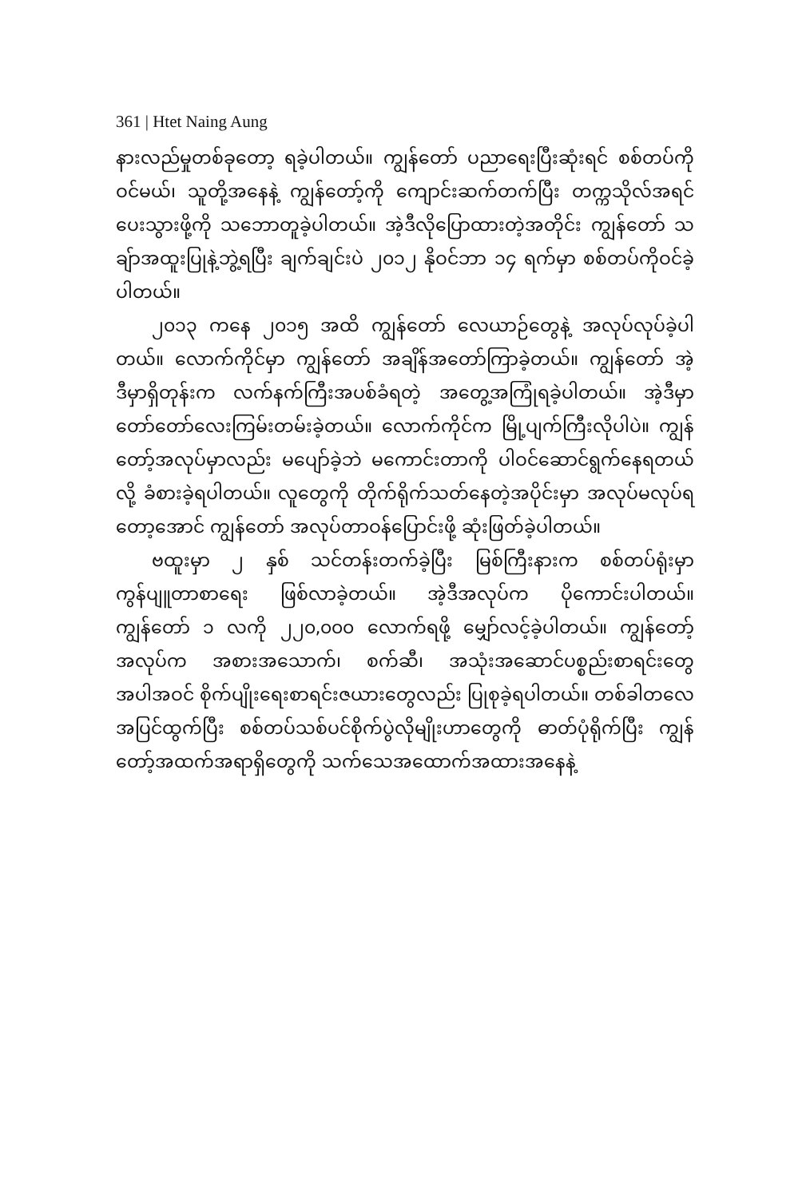361 | Htet Naing Aung
နားလည်မှုတစ်ခုတော့ ရခဲ့ပါတယ်။ ကျွန်တော် ပညာရေးပြီးဆုံးရင် စစ်တပ်ကိုဝင်မယ်၊ သူတို့အနေနဲ့ ကျွန်တော့်ကို ကျောင်းဆက်တက်ပြီး တက္ကသိုလ်အရင်ပေးသွားဖို့ကို သဘောတူခဲ့ပါတယ်။ အဲ့ဒီလိုပြောထားတဲ့အတိုင်း ကျွန်တော် သချ်ာအထူးပြုနဲ့ဘွဲ့ရပြီး ချက်ချင်းပဲ ၂၀၁၂ နိုဝင်ဘာ ၁၄ ရက်မှာ စစ်တပ်ကိုဝင်ခဲ့ပါတယ်။
၂၀၁၃ ကနေ ၂၀၁၅ အထိ ကျွန်တော် လေယာဉ်တွေနဲ့ အလုပ်လုပ်ခဲ့ပါတယ်။ လောက်ကိုင်မှာ ကျွန်တော် အချိန်အတော်ကြာခဲ့တယ်။ ကျွန်တော် အဲ့ဒီမှာရှိတုန်းက လက်နက်ကြီးအပစ်ခံရတဲ့ အတွေ့အကြုံရခဲ့ပါတယ်။ အဲ့ဒီမှာ တော်တော်လေးကြမ်းတမ်းခဲ့တယ်။ လောက်ကိုင်က မြို့ပျက်ကြီးလိုပါပဲ။ ကျွန်တော့်အလုပ်မှာလည်း မပျော်ခဲ့ဘဲ မကောင်းတာကို ပါဝင်ဆောင်ရွက်နေရတယ်လို့ ခံစားခဲ့ရပါတယ်။ လူတွေကို တိုက်ရိုက်သတ်နေတဲ့အပိုင်းမှာ အလုပ်မလုပ်ရတော့အောင် ကျွန်တော် အလုပ်တာဝန်ပြောင်းဖို့ ဆုံးဖြတ်ခဲ့ပါတယ်။
ဗထူးမှာ ၂ နှစ် သင်တန်းတက်ခဲ့ပြီး မြစ်ကြီးနားက စစ်တပ်ရုံးမှာ ကွန်ပျူတာစာရေး ဖြစ်လာခဲ့တယ်။ အဲ့ဒီအလုပ်က ပိုကောင်းပါတယ်။ ကျွန်တော် ၁ လကို ၂၂၀,၀၀၀ လောက်ရဖို့ မျှော်လင့်ခဲ့ပါတယ်။ ကျွန်တော့်အလုပ်က အစားအသောက်၊ စက်ဆီ၊ အသုံးအဆောင်ပစ္စည်းစာရင်းတွေ အပါအဝင် စိုက်ပျိုးရေးစာရင်းဇယားတွေလည်း ပြုစုခဲ့ရပါတယ်။ တစ်ခါတလေ အပြင်ထွက်ပြီး စစ်တပ်သစ်ပင်စိုက်ပွဲလိုမျိုးဟာတွေကို ဓာတ်ပုံရိုက်ပြီး ကျွန်တော့်အထက်အရာရှိတွေကို သက်သေအထောက်အထားအနေနဲ့